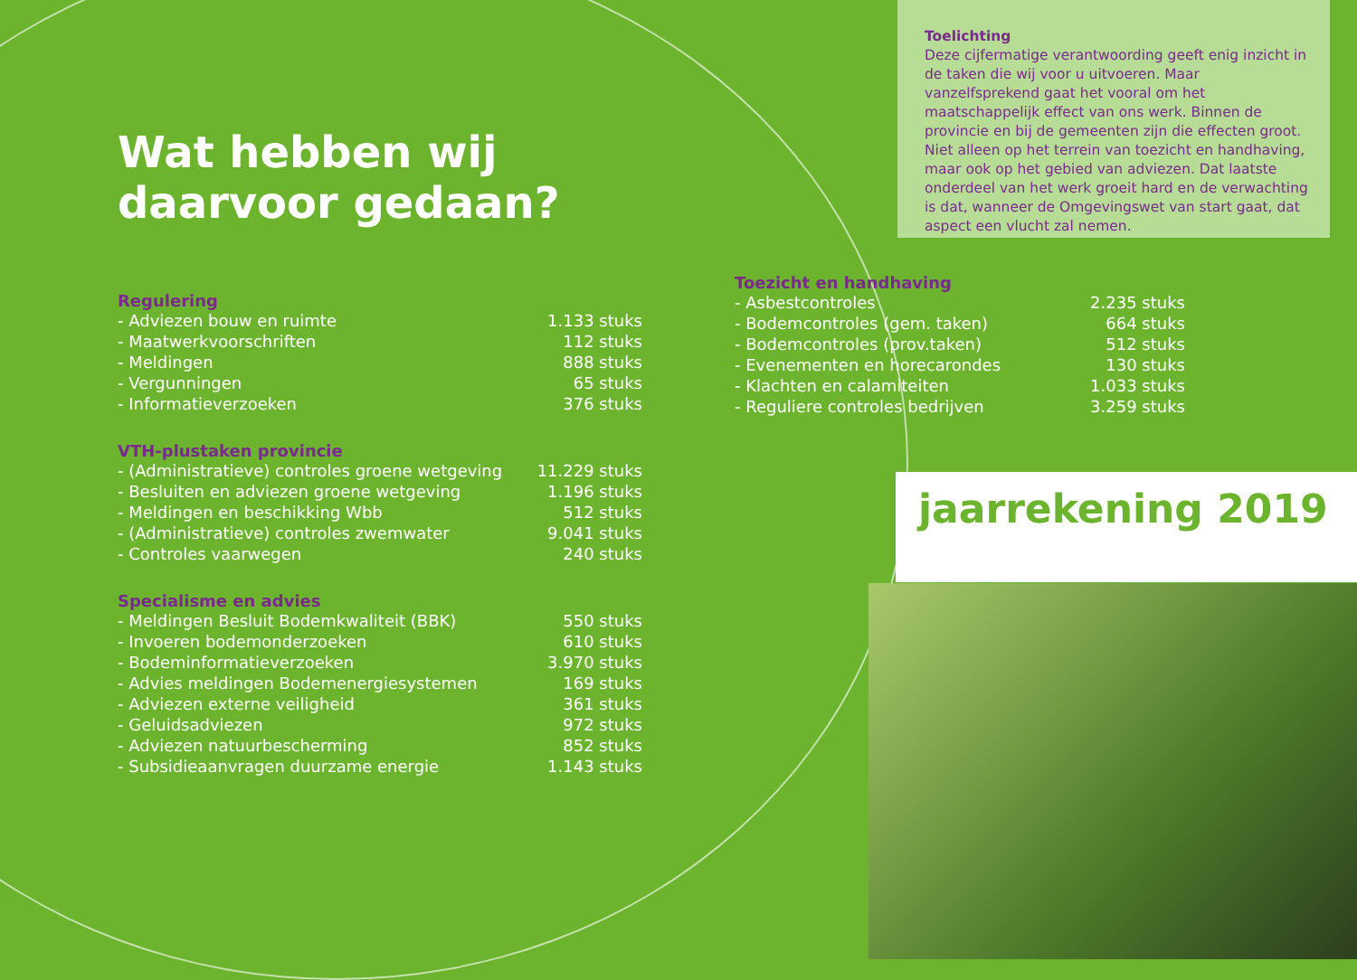Wat hebben wij daarvoor gedaan?
Regulering
| - Adviezen bouw en ruimte | 1.133 stuks |
| - Maatwerkvoorschriften | 112 stuks |
| - Meldingen | 888 stuks |
| - Vergunningen | 65 stuks |
| - Informatieverzoeken | 376 stuks |
VTH-plustaken provincie
| - (Administratieve) controles groene wetgeving | 11.229 stuks |
| - Besluiten en adviezen groene wetgeving | 1.196 stuks |
| - Meldingen en beschikking Wbb | 512 stuks |
| - (Administratieve) controles zwemwater | 9.041 stuks |
| - Controles vaarwegen | 240 stuks |
Specialisme en advies
| - Meldingen Besluit Bodemkwaliteit (BBK) | 550 stuks |
| - Invoeren bodemonderzoeken | 610 stuks |
| - Bodeminformatieverzoeken | 3.970 stuks |
| - Advies meldingen Bodemenergiesystemen | 169 stuks |
| - Adviezen externe veiligheid | 361 stuks |
| - Geluidsadviezen | 972 stuks |
| - Adviezen natuurbescherming | 852 stuks |
| - Subsidieaanvragen duurzame energie | 1.143 stuks |
Toelichting
Deze cijfermatige verantwoording geeft enig inzicht in de taken die wij voor u uitvoeren. Maar vanzelfsprekend gaat het vooral om het maatschappelijk effect van ons werk. Binnen de provincie en bij de gemeenten zijn die effecten groot. Niet alleen op het terrein van toezicht en handhaving, maar ook op het gebied van adviezen. Dat laatste onderdeel van het werk groeit hard en de verwachting is dat, wanneer de Omgevingswet van start gaat, dat aspect een vlucht zal nemen.
Toezicht en handhaving
| - Asbestcontroles | 2.235 stuks |
| - Bodemcontroles (gem. taken) | 664 stuks |
| - Bodemcontroles (prov.taken) | 512 stuks |
| - Evenementen en horecarondes | 130 stuks |
| - Klachten en calamiteiten | 1.033 stuks |
| - Reguliere controles bedrijven | 3.259 stuks |
jaarrekening 2019